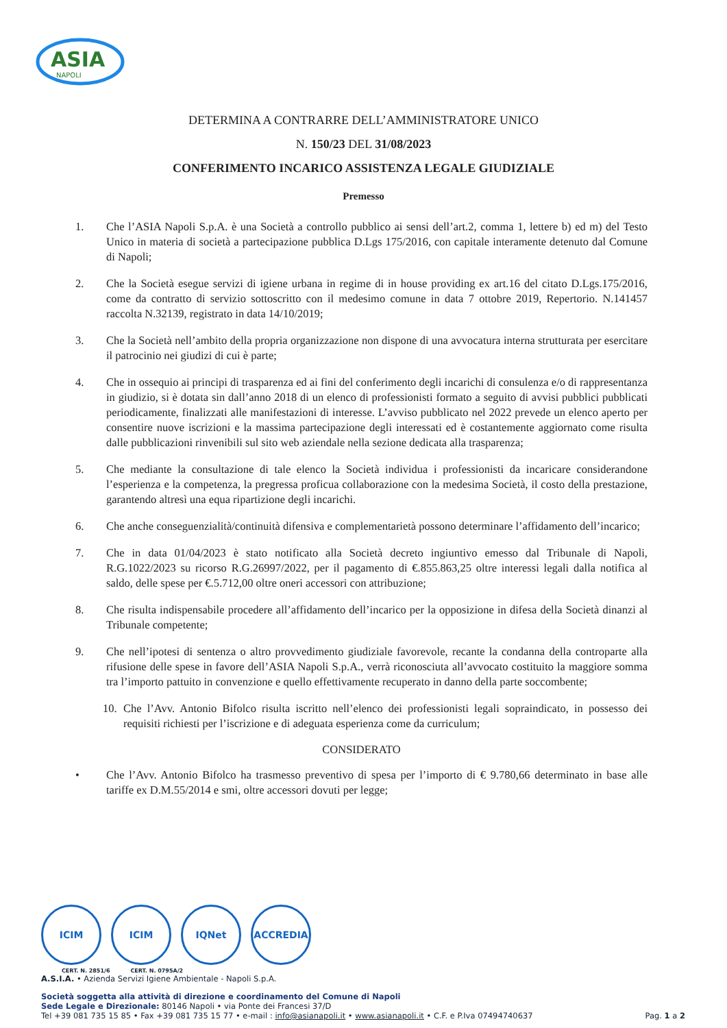ASIA
NAPOLI
DETERMINA A CONTRARRE DELL’AMMINISTRATORE UNICO
N. 150/23 DEL 31/08/2023
CONFERIMENTO INCARICO ASSISTENZA LEGALE GIUDIZIALE
Premesso
1. Che l’ASIA Napoli S.p.A. è una Società a controllo pubblico ai sensi dell’art.2, comma 1, lettere b) ed m) del Testo Unico in materia di società a partecipazione pubblica D.Lgs 175/2016, con capitale interamente detenuto dal Comune di Napoli;
2. Che la Società esegue servizi di igiene urbana in regime di in house providing ex art.16 del citato D.Lgs.175/2016, come da contratto di servizio sottoscritto con il medesimo comune in data 7 ottobre 2019, Repertorio. N.141457 raccolta N.32139, registrato in data 14/10/2019;
3. Che la Società nell’ambito della propria organizzazione non dispone di una avvocatura interna strutturata per esercitare il patrocinio nei giudizi di cui è parte;
4. Che in ossequio ai principi di trasparenza ed ai fini del conferimento degli incarichi di consulenza e/o di rappresentanza in giudizio, si è dotata sin dall’anno 2018 di un elenco di professionisti formato a seguito di avvisi pubblici pubblicati periodicamente, finalizzati alle manifestazioni di interesse. L’avviso pubblicato nel 2022 prevede un elenco aperto per consentire nuove iscrizioni e la massima partecipazione degli interessati ed è costantemente aggiornato come risulta dalle pubblicazioni rinvenibili sul sito web aziendale nella sezione dedicata alla trasparenza;
5. Che mediante la consultazione di tale elenco la Società individua i professionisti da incaricare considerandone l’esperienza e la competenza, la pregressa proficua collaborazione con la medesima Società, il costo della prestazione, garantendo altresì una equa ripartizione degli incarichi.
6. Che anche conseguenzialità/continuità difensiva e complementarietà possono determinare l’affidamento dell’incarico;
7. Che in data 01/04/2023 è stato notificato alla Società decreto ingiuntivo emesso dal Tribunale di Napoli, R.G.1022/2023 su ricorso R.G.26997/2022, per il pagamento di €.855.863,25 oltre interessi legali dalla notifica al saldo, delle spese per €.5.712,00 oltre oneri accessori con attribuzione;
8. Che risulta indispensabile procedere all’affidamento dell’incarico per la opposizione in difesa della Società dinanzi al Tribunale competente;
9. Che nell’ipotesi di sentenza o altro provvedimento giudiziale favorevole, recante la condanna della controparte alla rifusione delle spese in favore dell’ASIA Napoli S.p.A., verrà riconosciuta all’avvocato costituito la maggiore somma tra l’importo pattuito in convenzione e quello effettivamente recuperato in danno della parte soccombente;
10. Che l’Avv. Antonio Bifolco risulta iscritto nell’elenco dei professionisti legali sopraindicato, in possesso dei requisiti richiesti per l’iscrizione e di adeguata esperienza come da curriculum;
CONSIDERATO
• Che l’Avv. Antonio Bifolco ha trasmesso preventivo di spesa per l’importo di € 9.780,66 determinato in base alle tariffe ex D.M.55/2014 e smi, oltre accessori dovuti per legge;
ICIM ICIM IQNet ACCREDIA
CERT. N. 2851/6 CERT. N. 0795A/2
A.S.I.A. • Azienda Servizi Igiene Ambientale - Napoli S.p.A.
Società soggetta alla attività di direzione e coordinamento del Comune di Napoli
Sede Legale e Direzionale: 80146 Napoli • via Ponte dei Francesi 37/D
Tel +39 081 735 15 85 • Fax +39 081 735 15 77 • e-mail : info@asianapoli.it • www.asianapoli.it • C.F. e P.Iva 07494740637 Pag. 1 a 2